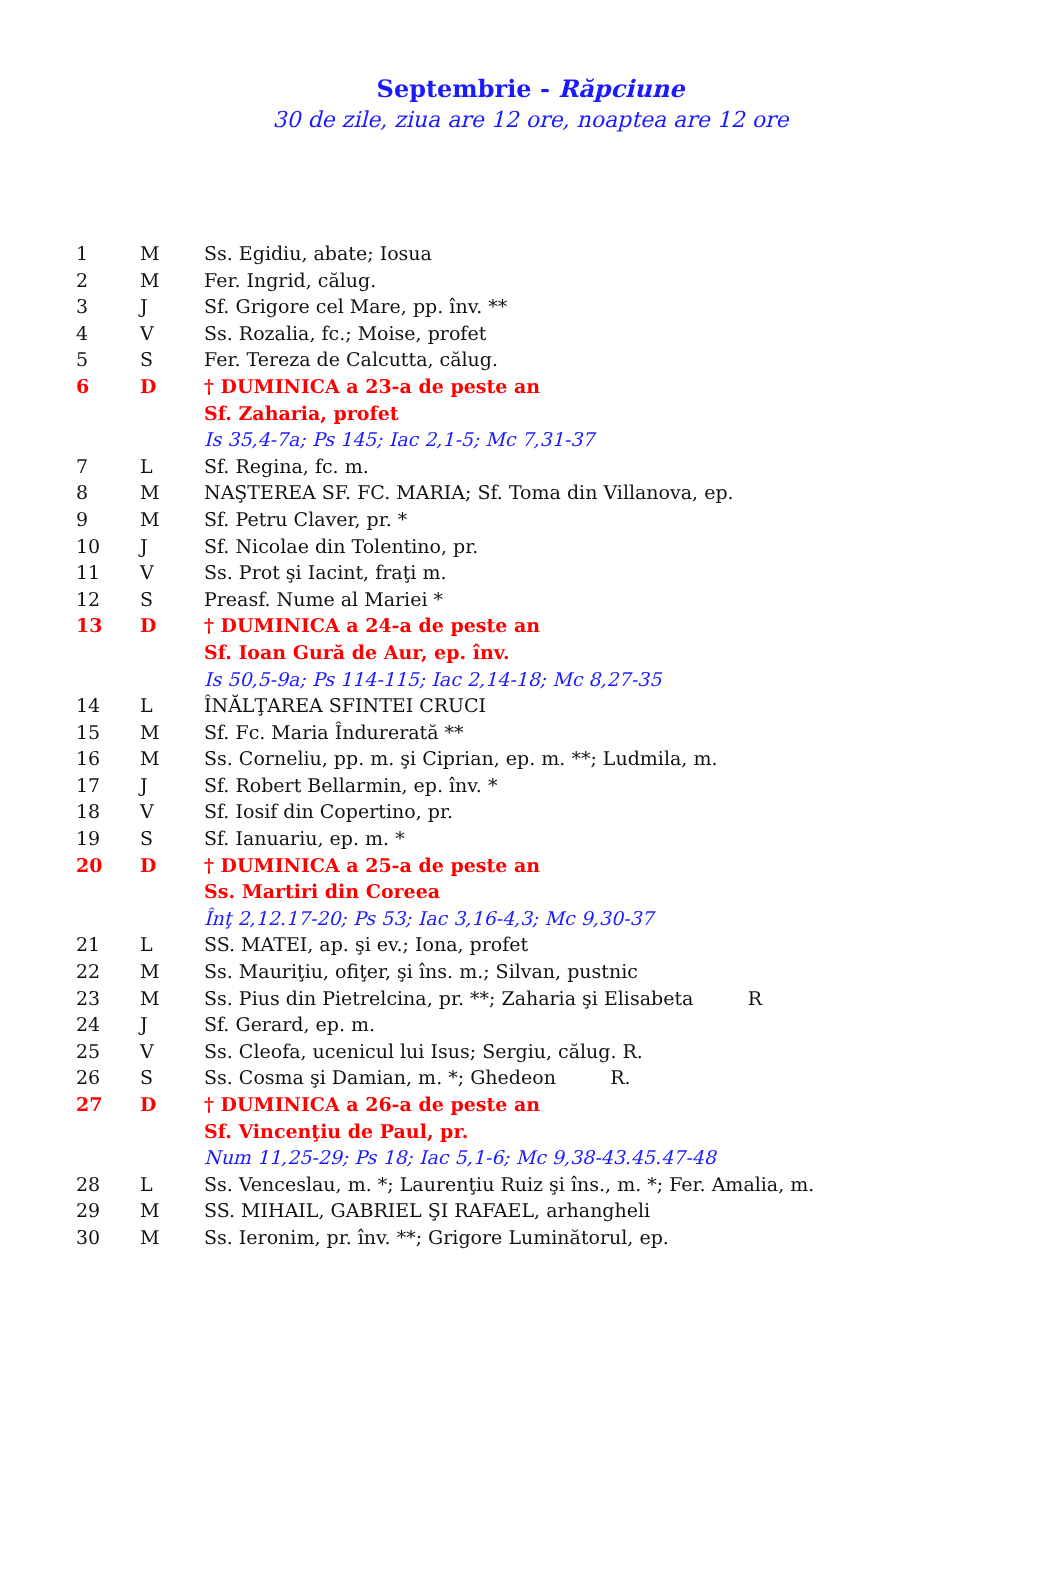Septembrie - Răpciune
30 de zile, ziua are 12 ore, noaptea are 12 ore
| 1 | M | Ss. Egidiu, abate; Iosua |
| 2 | M | Fer. Ingrid, călug. |
| 3 | J | Sf. Grigore cel Mare, pp. înv. ** |
| 4 | V | Ss. Rozalia, fc.; Moise, profet |
| 5 | S | Fer. Tereza de Calcutta, călug. |
| 6 | D | † DUMINICA a 23-a de peste an |
| | | Sf. Zaharia, profet |
| | | Is 35,4-7a; Ps 145; Iac 2,1-5; Mc 7,31-37 |
| 7 | L | Sf. Regina, fc. m. |
| 8 | M | NAŞTEREA SF. FC. MARIA; Sf. Toma din Villanova, ep. |
| 9 | M | Sf. Petru Claver, pr. * |
| 10 | J | Sf. Nicolae din Tolentino, pr. |
| 11 | V | Ss. Prot şi Iacint, fraţi m. |
| 12 | S | Preasf. Nume al Mariei * |
| 13 | D | † DUMINICA a 24-a de peste an |
| | | Sf. Ioan Gură de Aur, ep. înv. |
| | | Is 50,5-9a; Ps 114-115; Iac 2,14-18; Mc 8,27-35 |
| 14 | L | ÎNĂLŢAREA SFINTEI CRUCI |
| 15 | M | Sf. Fc. Maria Îndurerată ** |
| 16 | M | Ss. Corneliu, pp. m. şi Ciprian, ep. m. **; Ludmila, m. |
| 17 | J | Sf. Robert Bellarmin, ep. înv. * |
| 18 | V | Sf. Iosif din Copertino, pr. |
| 19 | S | Sf. Ianuariu, ep. m. * |
| 20 | D | † DUMINICA a 25-a de peste an |
| | | Ss. Martiri din Coreea |
| | | Înţ 2,12.17-20; Ps 53; Iac 3,16-4,3; Mc 9,30-37 |
| 21 | L | SS. MATEI, ap. şi ev.; Iona, profet |
| 22 | M | Ss. Mauriţiu, ofiţer, şi îns. m.; Silvan, pustnic |
| 23 | M | Ss. Pius din Pietrelcina, pr. **; Zaharia şi Elisabeta R |
| 24 | J | Sf. Gerard, ep. m. |
| 25 | V | Ss. Cleofa, ucenicul lui Isus; Sergiu, călug. R. |
| 26 | S | Ss. Cosma şi Damian, m. *; Ghedeon R. |
| 27 | D | † DUMINICA a 26-a de peste an |
| | | Sf. Vincenţiu de Paul, pr. |
| | | Num 11,25-29; Ps 18; Iac 5,1-6; Mc 9,38-43.45.47-48 |
| 28 | L | Ss. Venceslau, m. *; Laurenţiu Ruiz şi îns., m. *; Fer. Amalia, m. |
| 29 | M | SS. MIHAIL, GABRIEL ŞI RAFAEL, arhangheli |
| 30 | M | Ss. Ieronim, pr. înv. **; Grigore Luminătorul, ep. |